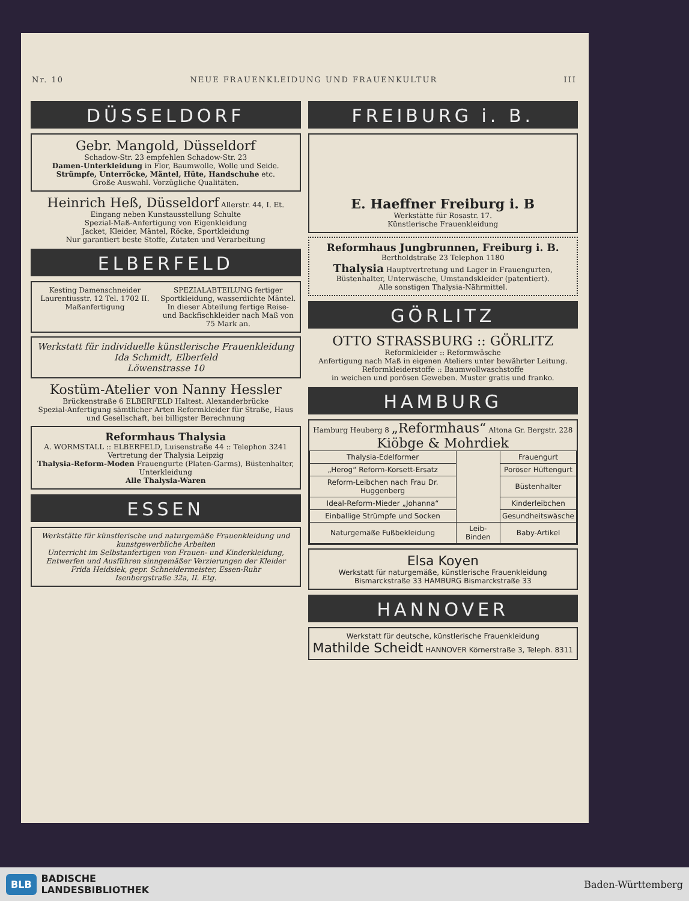Nr. 10 NEUE FRAUENKLEIDUNG UND FRAUENKULTUR III
DÜSSELDORF
Gebr. Mangold, Düsseldorf
Schadow-Str. 23 empfehlen Schadow-Str. 23
Damen-Unterkleidung in Flor, Baumwolle, Wolle und Seide.
Strümpfe, Unterröcke, Mäntel, Hüte, Handschuhe etc.
Große Auswahl. Vorzügliche Qualitäten.
Heinrich Heß, Düsseldorf Allerstr. 44, I. Et.
Eingang neben Kunstausstellung Schulte
Spezial-Maß-Anfertigung von Eigenkleidung
Jacket, Kleider, Mäntel, Röcke, Sportkleidung
Nur garantiert beste Stoffe, Zutaten und Verarbeitung
ELBERFELD
Kesting Damenschneider Laurentiusstr. 12 Tel. 1702 II. Maßanfertigung
SPEZIALABTEILUNG fertiger Sportkleidung, wasserdichte Mäntel.
In dieser Abteilung fertige Reise- und Backfischkleider nach Maß von 75 Mark an.
Werkstatt für individuelle künstlerische Frauenkleidung
Ida Schmidt, Elberfeld
Löwenstrasse 10
Kostüm-Atelier von Nanny Hessler
Brückenstraße 6 ELBERFELD Haltest. Alexanderbrücke
Spezial-Anfertigung sämtlicher Arten Reformkleider für Straße, Haus und Gesellschaft, bei billigster Berechnung
Reformhaus Thalysia
A. WORMSTALL :: ELBERFELD, Luisenstraße 44 :: Telephon 3241
Vertretung der Thalysia Leipzig
Thalysia-Reform-Moden Frauengurte (Platen-Garms), Büstenhalter, Unterkleidung
Alle Thalysia-Waren
ESSEN
Werkstätte für künstlerische und naturgemäße Frauenkleidung und kunstgewerbliche Arbeiten
Unterricht im Selbstanfertigen von Frauen- und Kinderkleidung, Entwerfen und Ausführen sinngemäßer Verzierungen der Kleider
Frida Heidsiek, gepr. Schneidermeister, Essen-Ruhr
Isenbergstraße 32a, II. Etg.
FREIBURG i. B.
E. Haeffner Freiburg i. B
Werkstätte für Rosastr. 17.
Künstlerische Frauenkleidung
Reformhaus Jungbrunnen, Freiburg i. B.
Bertholdstraße 23 Telephon 1180
Thalysia Hauptvertretung und Lager in Frauengurten, Büstenhalter, Unterwäsche, Umstandskleider (patentiert).
Alle sonstigen Thalysia-Nährmittel.
GÖRLITZ
OTTO STRASSBURG :: GÖRLITZ
Reformkleider :: Reformwäsche
Anfertigung nach Maß in eigenen Ateliers unter bewährter Leitung.
Reformkleiderstoffe :: Baumwollwaschstoffe
in weichen und porösen Geweben. Muster gratis und franko.
HAMBURG
Hamburg Heuberg 8 „Reformhaus“ Altona Gr. Bergstr. 228
Kiöbge & Mohrdiek
| Thalysia-Edelformer | | Frauengurt |
| „Herog“ Reform-Korsett-Ersatz | | Poröser Hüftengurt |
| Reform-Leibchen nach Frau Dr. Huggenberg | | Büstenhalter |
| Ideal-Reform-Mieder „Johanna“ | | Kinderleibchen |
| Einballige Strümpfe und Socken | | Gesundheitswäsche |
| Naturgemäße Fußbekleidung | Leib-Binden | Baby-Artikel |
Elsa Koyen
Werkstatt für naturgemäße, künstlerische Frauenkleidung
Bismarckstraße 33 HAMBURG Bismarckstraße 33
HANNOVER
Werkstatt für deutsche, künstlerische Frauenkleidung
Mathilde Scheidt HANNOVER Körnerstraße 3, Teleph. 8311
BLB BADISCHE
LANDESBIBLIOTHEK
Baden-Württemberg